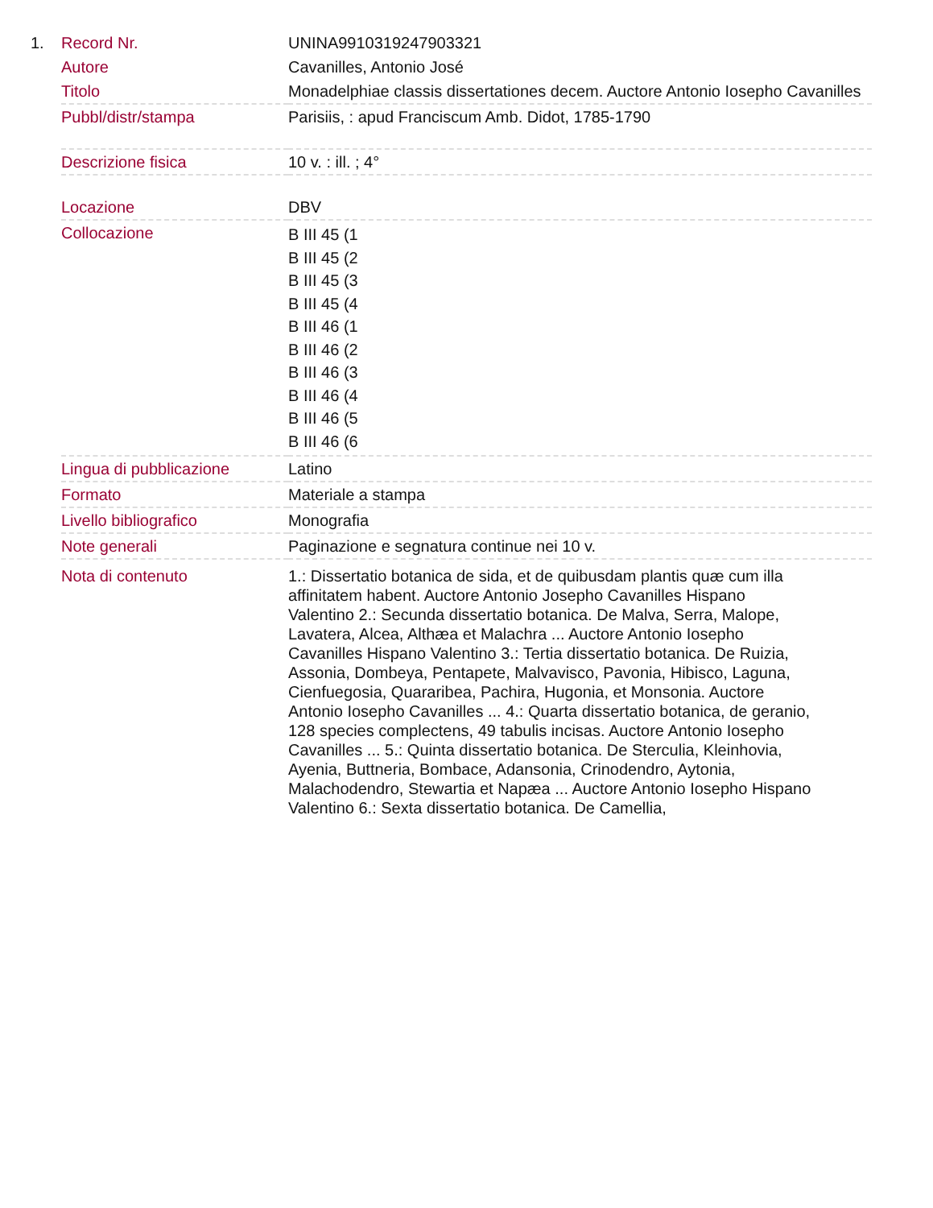| 1. | Record Nr. | UNINA9910319247903321 |
| | Autore | Cavanilles, Antonio José |
| | Titolo | Monadelphiae classis dissertationes decem. Auctore Antonio Iosepho Cavanilles |
| | Pubbl/distr/stampa | Parisiis, : apud Franciscum Amb. Didot, 1785-1790 |
| | Descrizione fisica | 10 v. : ill. ; 4° |
| | Locazione | DBV |
| | Collocazione | B III 45 (1 B III 45 (2 B III 45 (3 B III 45 (4 B III 46 (1 B III 46 (2 B III 46 (3 B III 46 (4 B III 46 (5 B III 46 (6 |
| | Lingua di pubblicazione | Latino |
| | Formato | Materiale a stampa |
| | Livello bibliografico | Monografia |
| | Note generali | Paginazione e segnatura continue nei 10 v. |
| | Nota di contenuto | 1.: Dissertatio botanica de sida, et de quibusdam plantis quæ cum illa affinitatem habent. Auctore Antonio Josepho Cavanilles Hispano Valentino 2.: Secunda dissertatio botanica. De Malva, Serra, Malope, Lavatera, Alcea, Althæa et Malachra ... Auctore Antonio Iosepho Cavanilles Hispano Valentino 3.: Tertia dissertatio botanica. De Ruizia, Assonia, Dombeya, Pentapete, Malvavisco, Pavonia, Hibisco, Laguna, Cienfuegosia, Quararibea, Pachira, Hugonia, et Monsonia. Auctore Antonio Iosepho Cavanilles ... 4.: Quarta dissertatio botanica, de geranio, 128 species complectens, 49 tabulis incisas. Auctore Antonio Iosepho Cavanilles ... 5.: Quinta dissertatio botanica. De Sterculia, Kleinhovia, Ayenia, Buttneria, Bombace, Adansonia, Crinodendro, Aytonia, Malachodendro, Stewartia et Napæa ... Auctore Antonio Iosepho Hispano Valentino 6.: Sexta dissertatio botanica. De Camellia, |